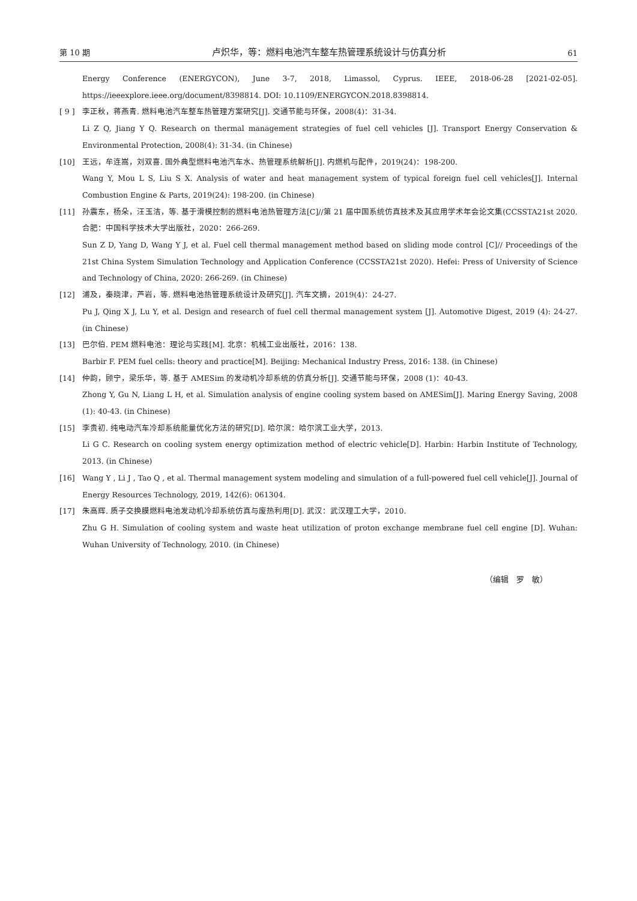第 10 期 卢炽华，等：燃料电池汽车整车热管理系统设计与仿真分析 61
Energy Conference (ENERGYCON), June 3-7, 2018, Limassol, Cyprus. IEEE, 2018-06-28 [2021-02-05]. https://ieeexplore.ieee.org/document/8398814. DOI: 10.1109/ENERGYCON.2018.8398814.
[ 9 ] 李正秋，蒋燕青. 燃料电池汽车整车热管理方案研究[J]. 交通节能与环保，2008(4)：31-34.
Li Z Q, Jiang Y Q. Research on thermal management strategies of fuel cell vehicles [J]. Transport Energy Conservation & Environmental Protection, 2008(4): 31-34. (in Chinese)
[10] 王远，牟连嵩，刘双喜. 国外典型燃料电池汽车水、热管理系统解析[J]. 内燃机与配件，2019(24)：198-200.
Wang Y, Mou L S, Liu S X. Analysis of water and heat management system of typical foreign fuel cell vehicles[J]. Internal Combustion Engine & Parts, 2019(24): 198-200. (in Chinese)
[11] 孙震东，杨朵，汪玉洁，等. 基于滑模控制的燃料电池热管理方法[C]//第 21 届中国系统仿真技术及其应用学术年会论文集(CCSSTA21st 2020.合肥：中国科学技术大学出版社，2020：266-269.
Sun Z D, Yang D, Wang Y J, et al. Fuel cell thermal management method based on sliding mode control [C]// Proceedings of the 21st China System Simulation Technology and Application Conference (CCSSTA21st 2020). Hefei: Press of University of Science and Technology of China, 2020: 266-269. (in Chinese)
[12] 浦及，秦晓津，芦岩，等. 燃料电池热管理系统设计及研究[J]. 汽车文摘，2019(4)：24-27.
Pu J, Qing X J, Lu Y, et al. Design and research of fuel cell thermal management system [J]. Automotive Digest, 2019 (4): 24-27. (in Chinese)
[13] 巴尔伯. PEM 燃料电池：理论与实践[M]. 北京：机械工业出版社，2016：138.
Barbir F. PEM fuel cells: theory and practice[M]. Beijing: Mechanical Industry Press, 2016: 138. (in Chinese)
[14] 仲韵，顾宁，梁乐华，等. 基于 AMESim 的发动机冷却系统的仿真分析[J]. 交通节能与环保，2008 (1)：40-43.
Zhong Y, Gu N, Liang L H, et al. Simulation analysis of engine cooling system based on AMESim[J]. Maring Energy Saving, 2008 (1): 40-43. (in Chinese)
[15] 李贵初. 纯电动汽车冷却系统能量优化方法的研究[D]. 哈尔滨：哈尔滨工业大学，2013.
Li G C. Research on cooling system energy optimization method of electric vehicle[D]. Harbin: Harbin Institute of Technology, 2013. (in Chinese)
[16] Wang Y , Li J , Tao Q , et al. Thermal management system modeling and simulation of a full-powered fuel cell vehicle[J]. Journal of Energy Resources Technology, 2019, 142(6): 061304.
[17] 朱高辉. 质子交换膜燃料电池发动机冷却系统仿真与废热利用[D]. 武汉：武汉理工大学，2010.
Zhu G H. Simulation of cooling system and waste heat utilization of proton exchange membrane fuel cell engine [D]. Wuhan: Wuhan University of Technology, 2010. (in Chinese)
（编辑　罗　敏）